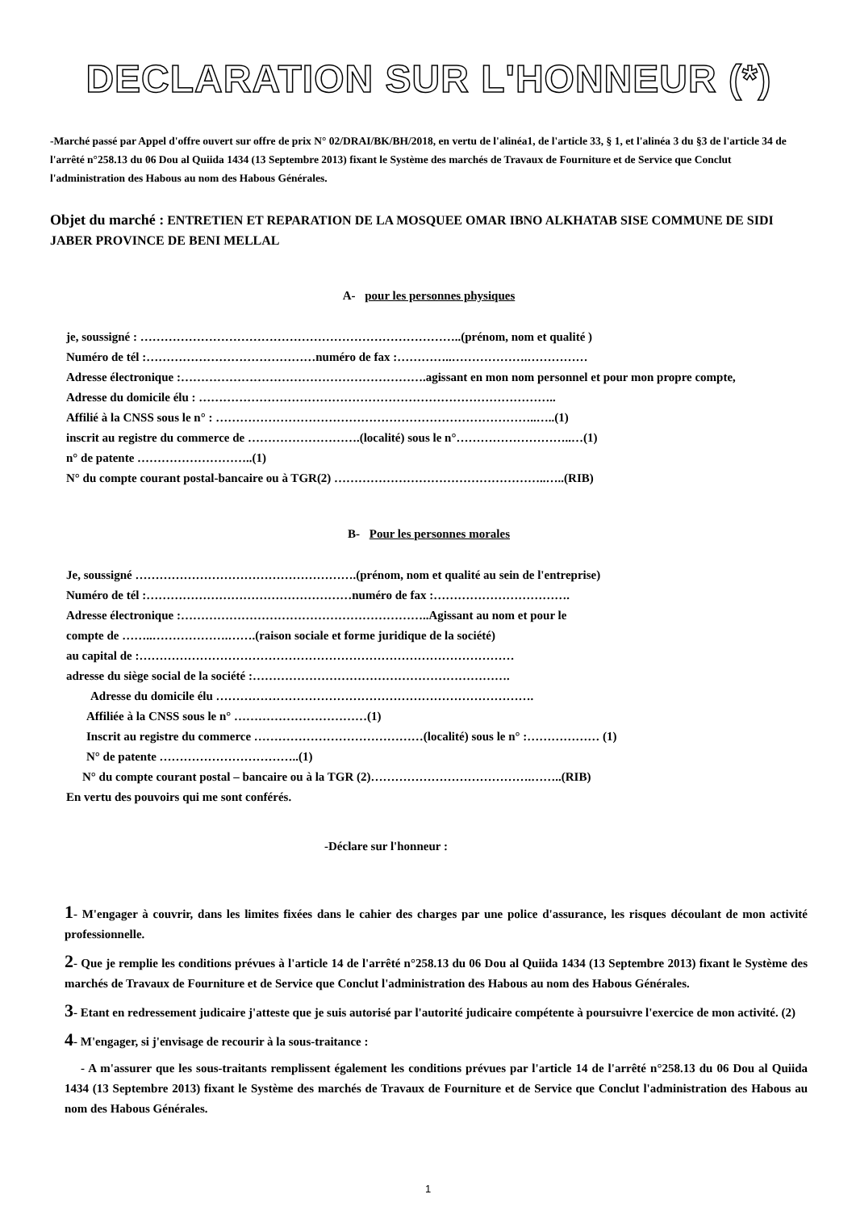DECLARATION SUR L'HONNEUR (*)
-Marché passé par Appel d'offre ouvert sur offre de prix N° 02/DRAI/BK/BH/2018, en vertu de l'alinéa1, de l'article 33, § 1, et l'alinéa 3 du §3 de l'article 34 de l'arrêté n°258.13 du 06 Dou al Quiida 1434 (13 Septembre 2013) fixant le Système des marchés de Travaux de Fourniture et de Service que Conclut l'administration des Habous au nom des Habous Générales.
Objet du marché : ENTRETIEN ET REPARATION DE LA MOSQUEE OMAR IBNO ALKHATAB SISE COMMUNE DE SIDI JABER PROVINCE DE BENI MELLAL
A- pour les personnes physiques
je, soussigné : ……………………………………………………………………..(prénom, nom et qualité )
Numéro de tél :……………………………………numéro de fax :…………..……………….……………
Adresse électronique :…………………………………………………….agissant en mon nom personnel et pour mon propre compte,
Adresse du domicile élu : ……………………………………………………………………………..
Affilié à la CNSS sous le n° : ……………………………………………………………………..…..(1)
inscrit au registre du commerce de ……………………….(localité) sous le n°………………………..…(1)
n° de patente ………………………..(1)
N° du compte courant postal-bancaire ou à TGR(2) ……………………………………………..…..(RIB)
B- Pour les personnes morales
Je, soussigné ……………………………………………….(prénom, nom et qualité au sein de l'entreprise)
Numéro de tél :……………………………………………numéro de fax :…………………………….
Adresse électronique :……………………………………………………..Agissant au nom et pour le
compte de ……..……………….…….(raison sociale et forme juridique de la société)
au capital de :…………………………………………………………………………………
adresse du siège social de la société :……………………………………………………….
Adresse du domicile élu …………………………………………………………………….
Affiliée à la CNSS sous le n° ……………………………(1)
Inscrit au registre du commerce ……………………………………(localité) sous le n° :……………… (1)
N° de patente ……………………………..(1)
N° du compte courant postal – bancaire ou à la TGR (2)………………………………….……..(RIB)
En vertu des pouvoirs qui me sont conférés.
-Déclare sur l'honneur :
1- M'engager à couvrir, dans les limites fixées dans le cahier des charges par une police d'assurance, les risques découlant de mon activité professionnelle.
2- Que je remplie les conditions prévues à l'article 14 de l'arrêté n°258.13 du 06 Dou al Quiida 1434 (13 Septembre 2013) fixant le Système des marchés de Travaux de Fourniture et de Service que Conclut l'administration des Habous au nom des Habous Générales.
3- Etant en redressement judicaire j'atteste que je suis autorisé par l'autorité judicaire compétente à poursuivre l'exercice de mon activité. (2)
4- M'engager, si j'envisage de recourir à la sous-traitance :
- A m'assurer que les sous-traitants remplissent également les conditions prévues par l'article 14 de l'arrêté n°258.13 du 06 Dou al Quiida 1434 (13 Septembre 2013) fixant le Système des marchés de Travaux de Fourniture et de Service que Conclut l'administration des Habous au nom des Habous Générales.
1